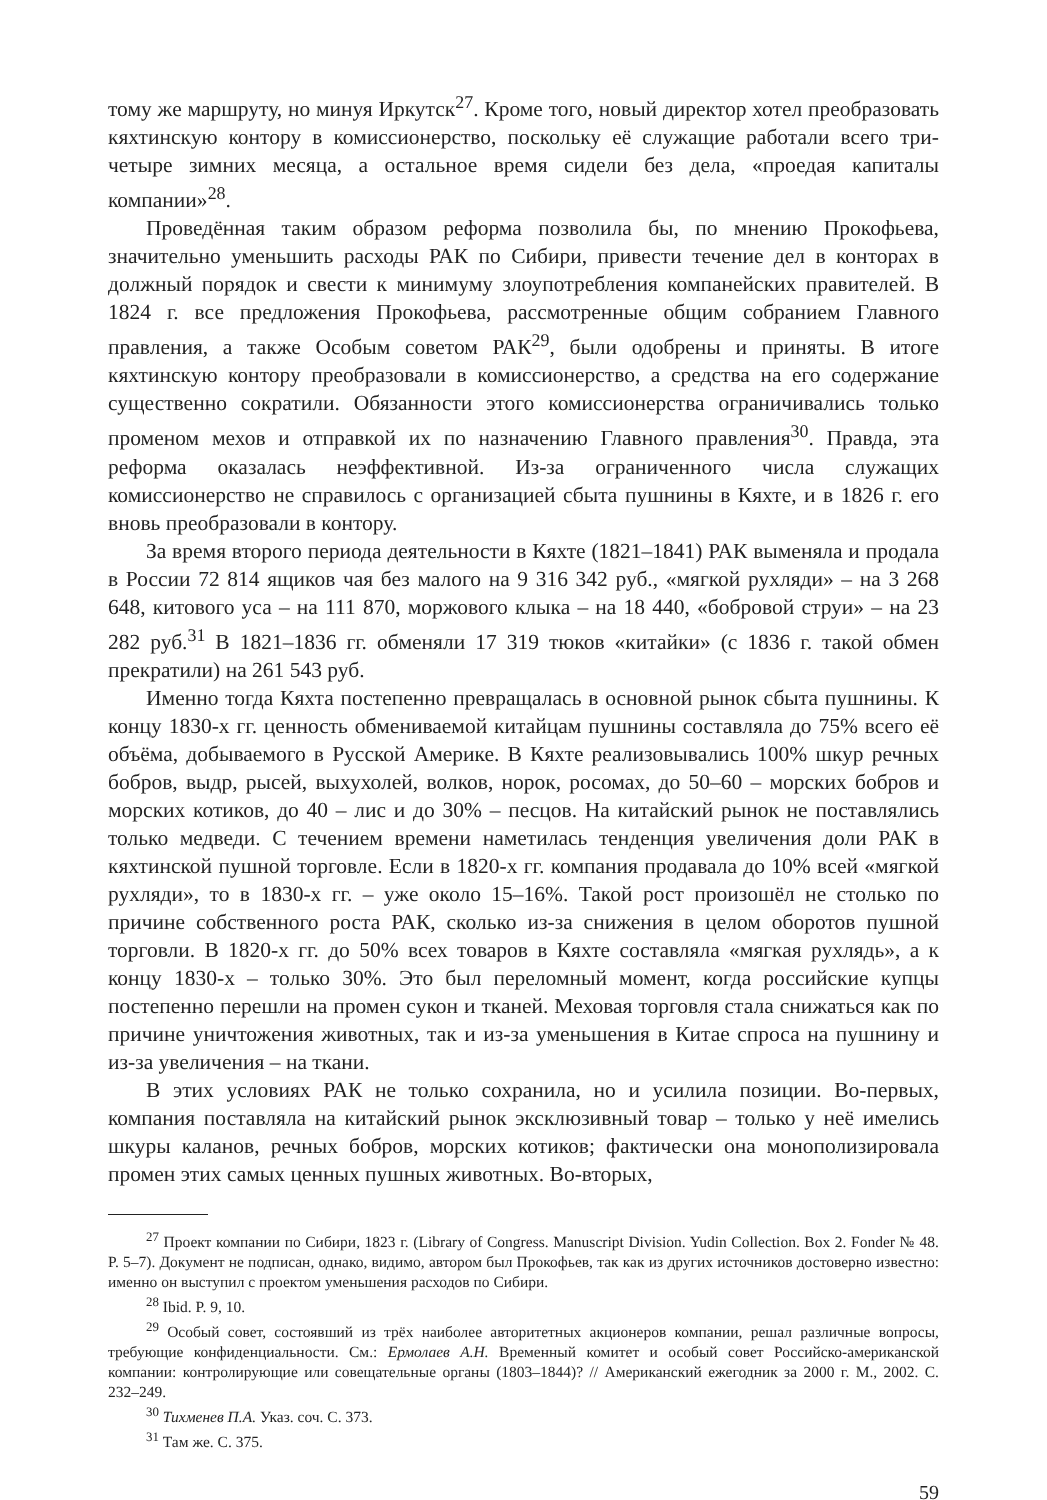тому же маршруту, но минуя Иркутск<sup>27</sup>. Кроме того, новый директор хотел преобразовать кяхтинскую контору в комиссионерство, поскольку её служащие работали всего три-четыре зимних месяца, а остальное время сидели без дела, «проедая капиталы компании»<sup>28</sup>.
Проведённая таким образом реформа позволила бы, по мнению Прокофьева, значительно уменьшить расходы РАК по Сибири, привести течение дел в конторах в должный порядок и свести к минимуму злоупотребления компанейских правителей. В 1824 г. все предложения Прокофьева, рассмотренные общим собранием Главного правления, а также Особым советом РАК<sup>29</sup>, были одобрены и приняты. В итоге кяхтинскую контору преобразовали в комиссионерство, а средства на его содержание существенно сократили. Обязанности этого комиссионерства ограничивались только променом мехов и отправкой их по назначению Главного правления<sup>30</sup>. Правда, эта реформа оказалась неэффективной. Из-за ограниченного числа служащих комиссионерство не справилось с организацией сбыта пушнины в Кяхте, и в 1826 г. его вновь преобразовали в контору.
За время второго периода деятельности в Кяхте (1821–1841) РАК выменяла и продала в России 72 814 ящиков чая без малого на 9 316 342 руб., «мягкой рухляди» – на 3 268 648, китового уса – на 111 870, моржового клыка – на 18 440, «бобровой струи» – на 23 282 руб.<sup>31</sup> В 1821–1836 гг. обменяли 17 319 тюков «китайки» (с 1836 г. такой обмен прекратили) на 261 543 руб.
Именно тогда Кяхта постепенно превращалась в основной рынок сбыта пушнины. К концу 1830-х гг. ценность обмениваемой китайцам пушнины составляла до 75% всего её объёма, добываемого в Русской Америке. В Кяхте реализовывались 100% шкур речных бобров, выдр, рысей, выхухолей, волков, норок, росомах, до 50–60 – морских бобров и морских котиков, до 40 – лис и до 30% – песцов. На китайский рынок не поставлялись только медведи. С течением времени наметилась тенденция увеличения доли РАК в кяхтинской пушной торговле. Если в 1820-х гг. компания продавала до 10% всей «мягкой рухляди», то в 1830-х гг. – уже около 15–16%. Такой рост произошёл не столько по причине собственного роста РАК, сколько из-за снижения в целом оборотов пушной торговли. В 1820-х гг. до 50% всех товаров в Кяхте составляла «мягкая рухлядь», а к концу 1830-х – только 30%. Это был переломный момент, когда российские купцы постепенно перешли на промен сукон и тканей. Меховая торговля стала снижаться как по причине уничтожения животных, так и из-за уменьшения в Китае спроса на пушнину и из-за увеличения – на ткани.
В этих условиях РАК не только сохранила, но и усилила позиции. Во-первых, компания поставляла на китайский рынок эксклюзивный товар – только у неё имелись шкуры каланов, речных бобров, морских котиков; фактически она монополизировала промен этих самых ценных пушных животных. Во-вторых,
<sup>27</sup> Проект компании по Сибири, 1823 г. (Library of Congress. Manuscript Division. Yudin Collection. Box 2. Fonder № 48. P. 5–7). Документ не подписан, однако, видимо, автором был Прокофьев, так как из других источников достоверно известно: именно он выступил с проектом уменьшения расходов по Сибири.
<sup>28</sup> Ibid. P. 9, 10.
<sup>29</sup> Особый совет, состоявший из трёх наиболее авторитетных акционеров компании, решал различные вопросы, требующие конфиденциальности. См.: Ермолаев А.Н. Временный комитет и особый совет Российско-американской компании: контролирующие или совещательные органы (1803–1844)? // Американский ежегодник за 2000 г. М., 2002. С. 232–249.
<sup>30</sup> Тихменев П.А. Указ. соч. С. 373.
<sup>31</sup> Там же. С. 375.
59